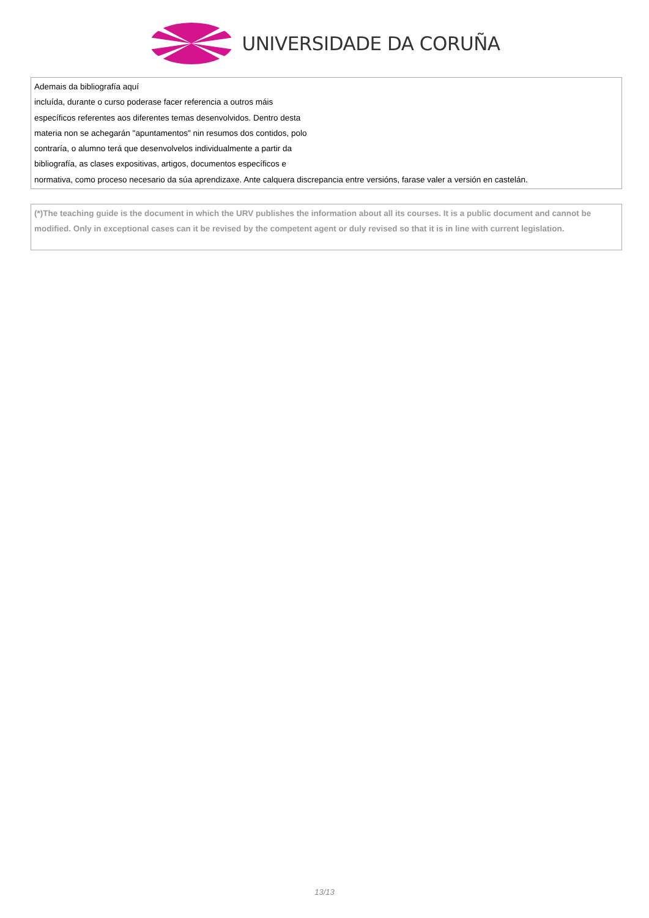UNIVERSIDADE DA CORUÑA
| Ademais da bibliografía aquí incluída, durante o curso poderase facer referencia a outros máis específicos referentes aos diferentes temas desenvolvidos. Dentro desta materia non se achegarán "apuntamentos" nin resumos dos contidos, polo contraría, o alumno terá que desenvolvelos individualmente a partir da bibliografía, as clases expositivas, artigos, documentos específicos e normativa, como proceso necesario da súa aprendizaxe. Ante calquera discrepancia entre versións, farase valer a versión en castelán. |
| (*)The teaching guide is the document in which the URV publishes the information about all its courses. It is a public document and cannot be modified. Only in exceptional cases can it be revised by the competent agent or duly revised so that it is in line with current legislation. |
13/13